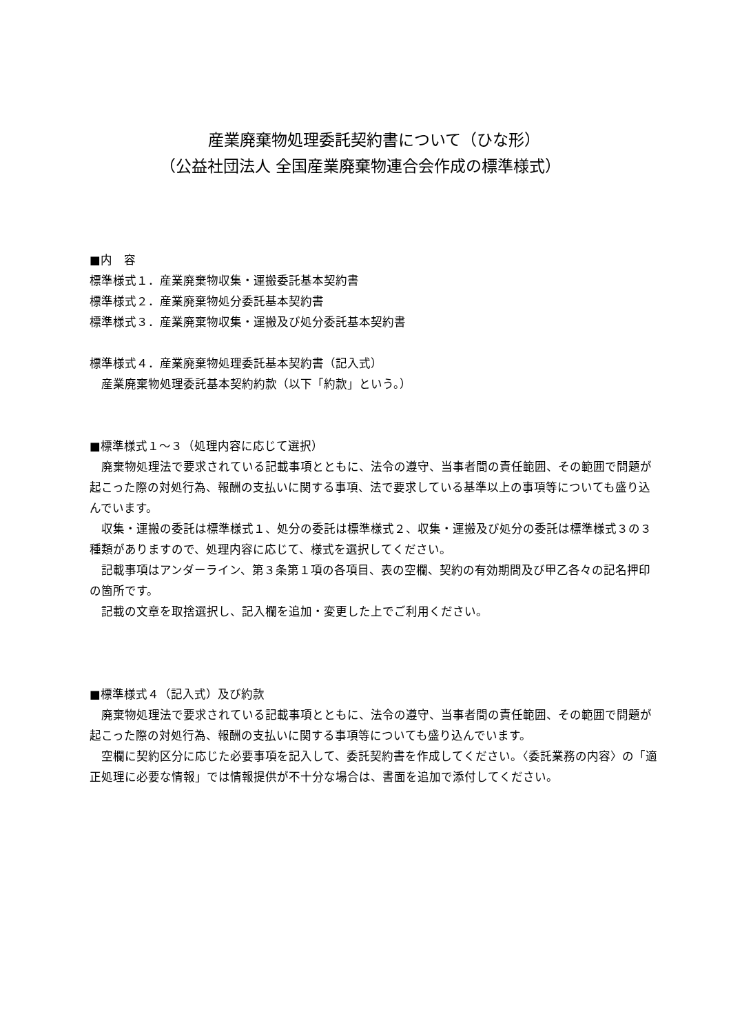産業廃棄物処理委託契約書について（ひな形）
（公益社団法人 全国産業廃棄物連合会作成の標準様式）
■内　容
標準様式１．産業廃棄物収集・運搬委託基本契約書
標準様式２．産業廃棄物処分委託基本契約書
標準様式３．産業廃棄物収集・運搬及び処分委託基本契約書
標準様式４．産業廃棄物処理委託基本契約書（記入式）
　産業廃棄物処理委託基本契約約款（以下「約款」という。）
■標準様式１～３（処理内容に応じて選択）
廃棄物処理法で要求されている記載事項とともに、法令の遵守、当事者間の責任範囲、その範囲で問題が起こった際の対処行為、報酬の支払いに関する事項、法で要求している基準以上の事項等についても盛り込んでいます。
収集・運搬の委託は標準様式１、処分の委託は標準様式２、収集・運搬及び処分の委託は標準様式３の３種類がありますので、処理内容に応じて、様式を選択してください。
記載事項はアンダーライン、第３条第１項の各項目、表の空欄、契約の有効期間及び甲乙各々の記名押印の箇所です。
記載の文章を取捨選択し、記入欄を追加・変更した上でご利用ください。
■標準様式４（記入式）及び約款
廃棄物処理法で要求されている記載事項とともに、法令の遵守、当事者間の責任範囲、その範囲で問題が起こった際の対処行為、報酬の支払いに関する事項等についても盛り込んでいます。
空欄に契約区分に応じた必要事項を記入して、委託契約書を作成してください。〈委託業務の内容〉の「適正処理に必要な情報」では情報提供が不十分な場合は、書面を追加で添付してください。